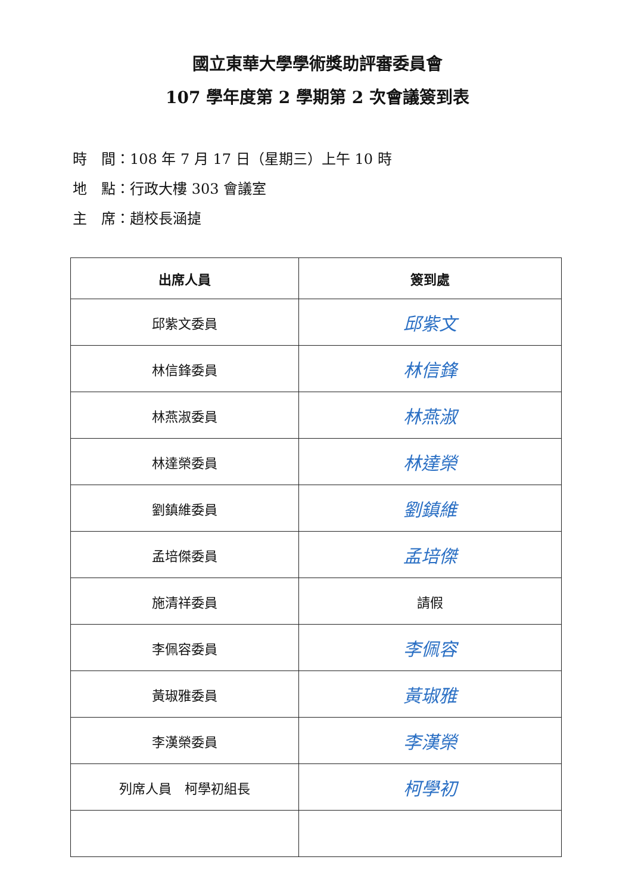國立東華大學學術獎助評審委員會
107 學年度第 2 學期第 2 次會議簽到表
時　間：108 年 7 月 17 日（星期三）上午 10 時
地　點：行政大樓 303 會議室
主　席：趙校長涵㨗
| 出席人員 | 簽到處 |
| --- | --- |
| 邱紫文委員 | 邱紫文 |
| 林信鋒委員 | 林信鋒 |
| 林燕淑委員 | 林燕淑 |
| 林達榮委員 | 林達榮 |
| 劉鎮維委員 | 劉鎮維 |
| 孟培傑委員 | 孟培傑 |
| 施清祥委員 | 請假 |
| 李佩容委員 | 李佩容 |
| 黃琡雅委員 | 黃琡雅 |
| 李漢榮委員 | 李漢榮 |
| 列席人員 柯學初組長 | 柯學初 |